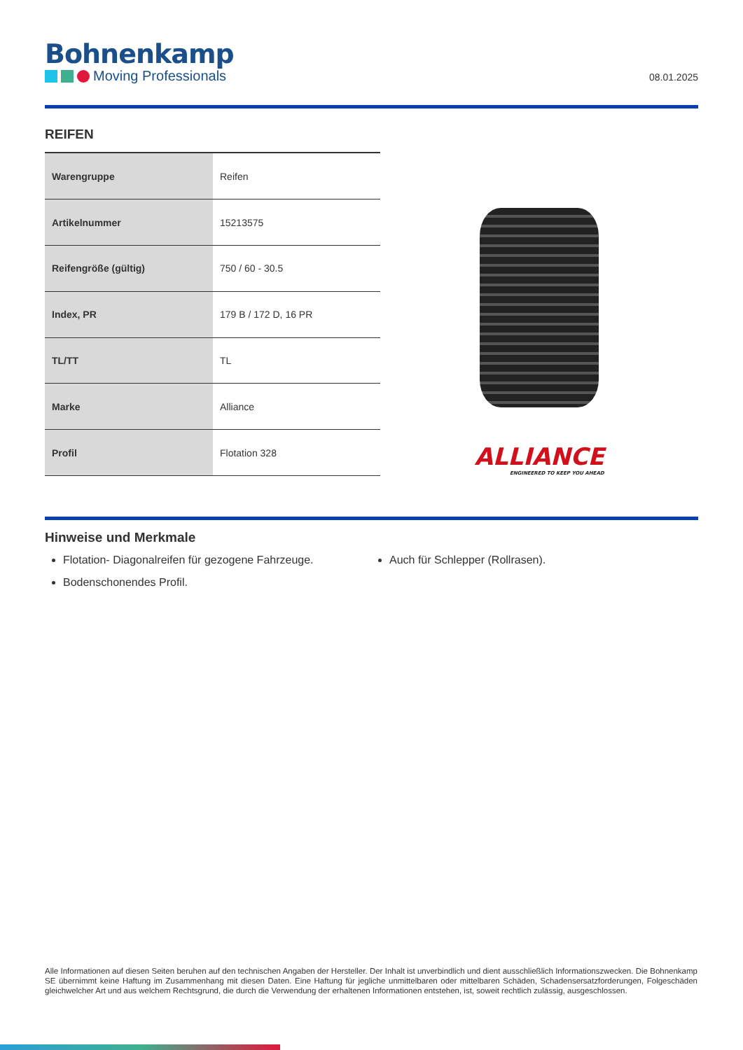Bohnenkamp
Moving Professionals
08.01.2025
REIFEN
| Warengruppe | Reifen |
| Artikelnummer | 15213575 |
| Reifengröße (gültig) | 750 / 60 - 30.5 |
| Index, PR | 179 B / 172 D, 16 PR |
| TL/TT | TL |
| Marke | Alliance |
| Profil | Flotation 328 |
ALLIANCE
ENGINEERED TO KEEP YOU AHEAD
Hinweise und Merkmale
Flotation- Diagonalreifen für gezogene Fahrzeuge.
Bodenschonendes Profil.
Auch für Schlepper (Rollrasen).
Alle Informationen auf diesen Seiten beruhen auf den technischen Angaben der Hersteller. Der Inhalt ist unverbindlich und dient ausschließlich Informationszwecken. Die Bohnenkamp SE übernimmt keine Haftung im Zusammenhang mit diesen Daten. Eine Haftung für jegliche unmittelbaren oder mittelbaren Schäden, Schadensersatzforderungen, Folgeschäden gleichwelcher Art und aus welchem Rechtsgrund, die durch die Verwendung der erhaltenen Informationen entstehen, ist, soweit rechtlich zulässig, ausgeschlossen.